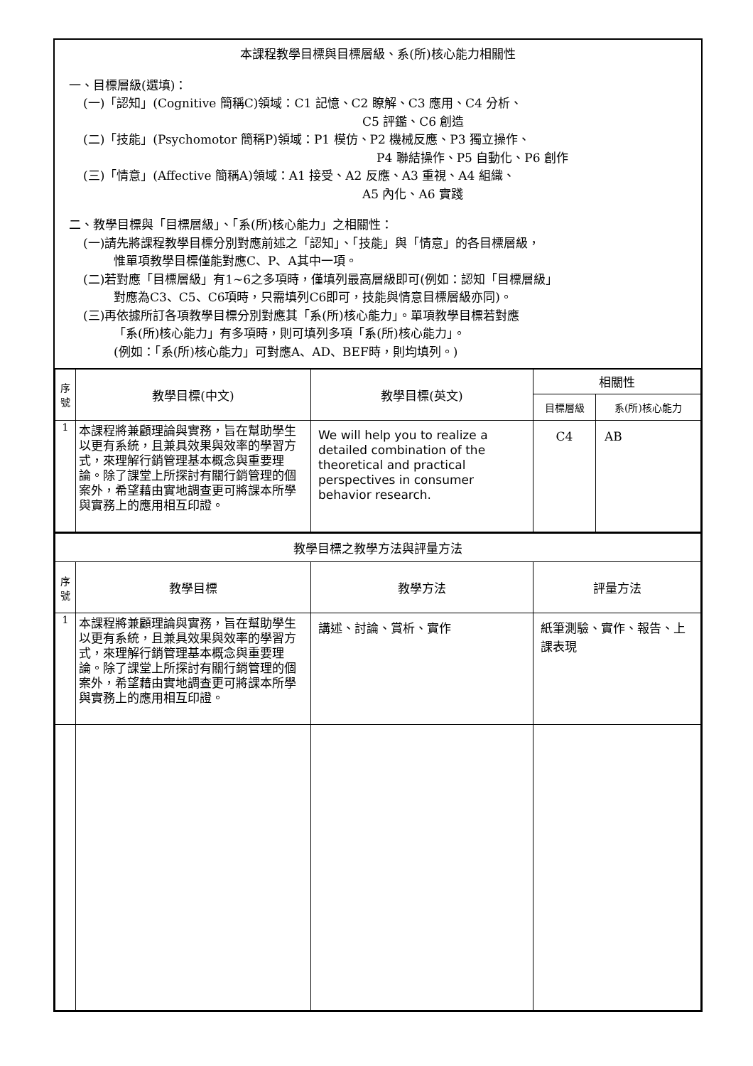本課程教學目標與目標層級、系(所)核心能力相關性
一、目標層級(選填)：
(一)「認知」(Cognitive 簡稱C)領域：C1 記憶、C2 瞭解、C3 應用、C4 分析、
C5 評鑑、C6 創造
(二)「技能」(Psychomotor 簡稱P)領域：P1 模仿、P2 機械反應、P3 獨立操作、
P4 聯結操作、P5 自動化、P6 創作
(三)「情意」(Affective 簡稱A)領域：A1 接受、A2 反應、A3 重視、A4 組織、
A5 內化、A6 實踐
二、教學目標與「目標層級」、「系(所)核心能力」之相關性：
(一)請先將課程教學目標分別對應前述之「認知」、「技能」與「情意」的各目標層級，
惟單項教學目標僅能對應C、P、A其中一項。
(二)若對應「目標層級」有1~6之多項時，僅填列最高層級即可(例如：認知「目標層級」
對應為C3、C5、C6項時，只需填列C6即可，技能與情意目標層級亦同)。
(三)再依據所訂各項教學目標分別對應其「系(所)核心能力」。單項教學目標若對應
「系(所)核心能力」有多項時，則可填列多項「系(所)核心能力」。
(例如：「系(所)核心能力」可對應A、AD、BEF時，則均填列。)
| 序 號 | 教學目標(中文) | 教學目標(英文) | 相關性 | |
| --- | --- | --- | --- | --- |
| | | | 目標層級 | 系(所)核心能力 |
| 1 | 本課程將兼顧理論與實務，旨在幫助學生以更有系統，且兼具效果與效率的學習方式，來理解行銷管理基本概念與重要理論。除了課堂上所探討有關行銷管理的個案外，希望藉由實地調查更可將課本所學與實務上的應用相互印證。 | We will help you to realize a detailed combination of the theoretical and practical perspectives in consumer behavior research. | C4 | AB |
| 教學目標之教學方法與評量方法 | | | |
| --- | --- | --- | --- |
| 序 號 | 教學目標 | 教學方法 | 評量方法 |
| 1 | 本課程將兼顧理論與實務，旨在幫助學生以更有系統，且兼具效果與效率的學習方式，來理解行銷管理基本概念與重要理論。除了課堂上所探討有關行銷管理的個案外，希望藉由實地調查更可將課本所學與實務上的應用相互印證。 | 講述、討論、賞析、實作 | 紙筆測驗、實作、報告、上課表現 |